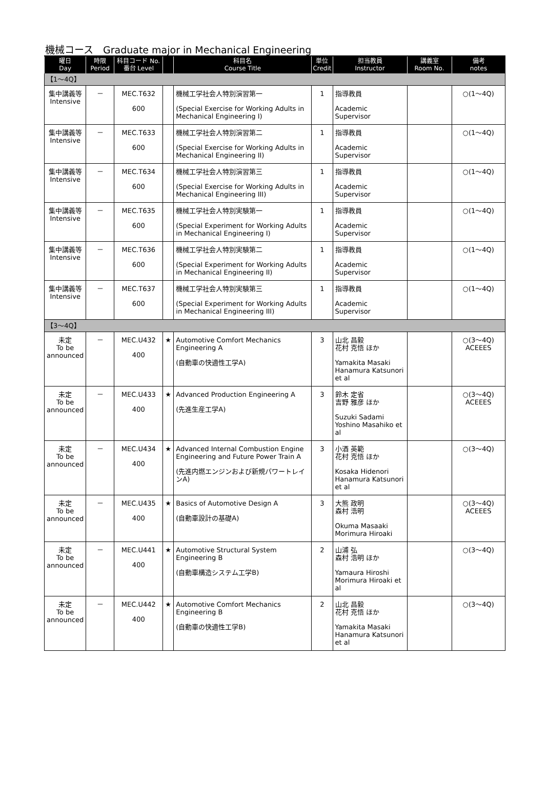機械コース　Graduate major in Mechanical Engineering
| 曜日 Day | 時限 Period | 科目コード No. 番台 Level | | 科目名 Course Title | 単位 Credit | 担当教員 Instructor | 講義室 Room No. | 備考 notes |
| --- | --- | --- | --- | --- | --- | --- | --- | --- |
| 【1～4Q】 | | | | | | | | |
| 集中講義等 Intensive | － | MEC.T632 600 | | 機械工学社会人特別演習第一 (Special Exercise for Working Adults in Mechanical Engineering I) | 1 | 指導教員 Academic Supervisor | | ○(1～4Q) |
| 集中講義等 Intensive | － | MEC.T633 600 | | 機械工学社会人特別演習第二 (Special Exercise for Working Adults in Mechanical Engineering II) | 1 | 指導教員 Academic Supervisor | | ○(1～4Q) |
| 集中講義等 Intensive | － | MEC.T634 600 | | 機械工学社会人特別演習第三 (Special Exercise for Working Adults in Mechanical Engineering III) | 1 | 指導教員 Academic Supervisor | | ○(1～4Q) |
| 集中講義等 Intensive | － | MEC.T635 600 | | 機械工学社会人特別実験第一 (Special Experiment for Working Adults in Mechanical Engineering I) | 1 | 指導教員 Academic Supervisor | | ○(1～4Q) |
| 集中講義等 Intensive | － | MEC.T636 600 | | 機械工学社会人特別実験第二 (Special Experiment for Working Adults in Mechanical Engineering II) | 1 | 指導教員 Academic Supervisor | | ○(1～4Q) |
| 集中講義等 Intensive | － | MEC.T637 600 | | 機械工学社会人特別実験第三 (Special Experiment for Working Adults in Mechanical Engineering III) | 1 | 指導教員 Academic Supervisor | | ○(1～4Q) |
| 【3～4Q】 | | | | | | | | |
| 未定 To be announced | － | MEC.U432 400 | ★ | Automotive Comfort Mechanics Engineering A (自動車の快適性工学A) | 3 | 山北 昌毅 花村 克悟 ほか Yamakita Masaki Hanamura Katsunori et al | | ○(3～4Q) ACEEES |
| 未定 To be announced | － | MEC.U433 400 | ★ | Advanced Production Engineering A (先進生産工学A) | 3 | 鈴木 定省 吉野 雅彦 ほか Suzuki Sadami Yoshino Masahiko et al | | ○(3～4Q) ACEEES |
| 未定 To be announced | － | MEC.U434 400 | ★ | Advanced Internal Combustion Engine Engineering and Future Power Train A (先進内燃エンジンおよび新規パワートレインA) | 3 | 小酒 英範 花村 克悟 ほか Kosaka Hidenori Hanamura Katsunori et al | | ○(3～4Q) |
| 未定 To be announced | － | MEC.U435 400 | ★ | Basics of Automotive Design A (自動車設計の基礎A) | 3 | 大熊 政明 森村 浩明 Okuma Masaaki Morimura Hiroaki | | ○(3～4Q) ACEEES |
| 未定 To be announced | － | MEC.U441 400 | ★ | Automotive Structural System Engineering B (自動車構造システム工学B) | 2 | 山浦 弘 森村 浩明 ほか Yamaura Hiroshi Morimura Hiroaki et al | | ○(3～4Q) |
| 未定 To be announced | － | MEC.U442 400 | ★ | Automotive Comfort Mechanics Engineering B (自動車の快適性工学B) | 2 | 山北 昌毅 花村 克悟 ほか Yamakita Masaki Hanamura Katsunori et al | | ○(3～4Q) |